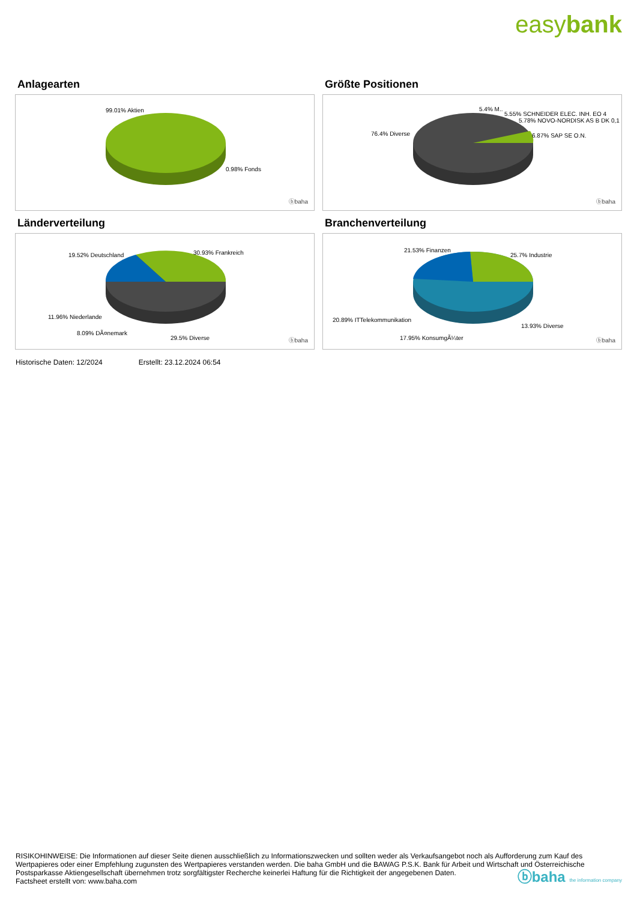easybank
Anlagearten
99.01% Aktien
0.98% Fonds
ⓑbaha
Größte Positionen
5.4% M..
5.55% SCHNEIDER ELEC. INH. EO 4
5.78% NOVO-NORDISK AS B DK 0,1
6.87% SAP SE O.N.
76.4% Diverse
ⓑbaha
Länderverteilung
19.52% Deutschland 30.93% Frankreich
11.96% Niederlande
8.09% DÃ¤nemark
29.5% Diverse ⓑbaha
Branchenverteilung
21.53% Finanzen
25.7% Industrie
20.89% ITTelekommunikation
17.95% KonsumgÃ¼ter
13.93% Diverse
ⓑbaha
Historische Daten: 12/2024 Erstellt: 23.12.2024 06:54
RISIKOHINWEISE: Die Informationen auf dieser Seite dienen ausschließlich zu Informationszwecken und sollten weder als Verkaufsangebot noch als Aufforderung zum Kauf des Wertpapieres oder einer Empfehlung zugunsten des Wertpapieres verstanden werden. Die baha GmbH und die BAWAG P.S.K. Bank für Arbeit und Wirtschaft und Österreichische Postsparkasse Aktiengesellschaft übernehmen trotz sorgfältigster Recherche keinerlei Haftung für die Richtigkeit der angegebenen Daten.
Factsheet erstellt von: www.baha.com
ⓑbaha the information company